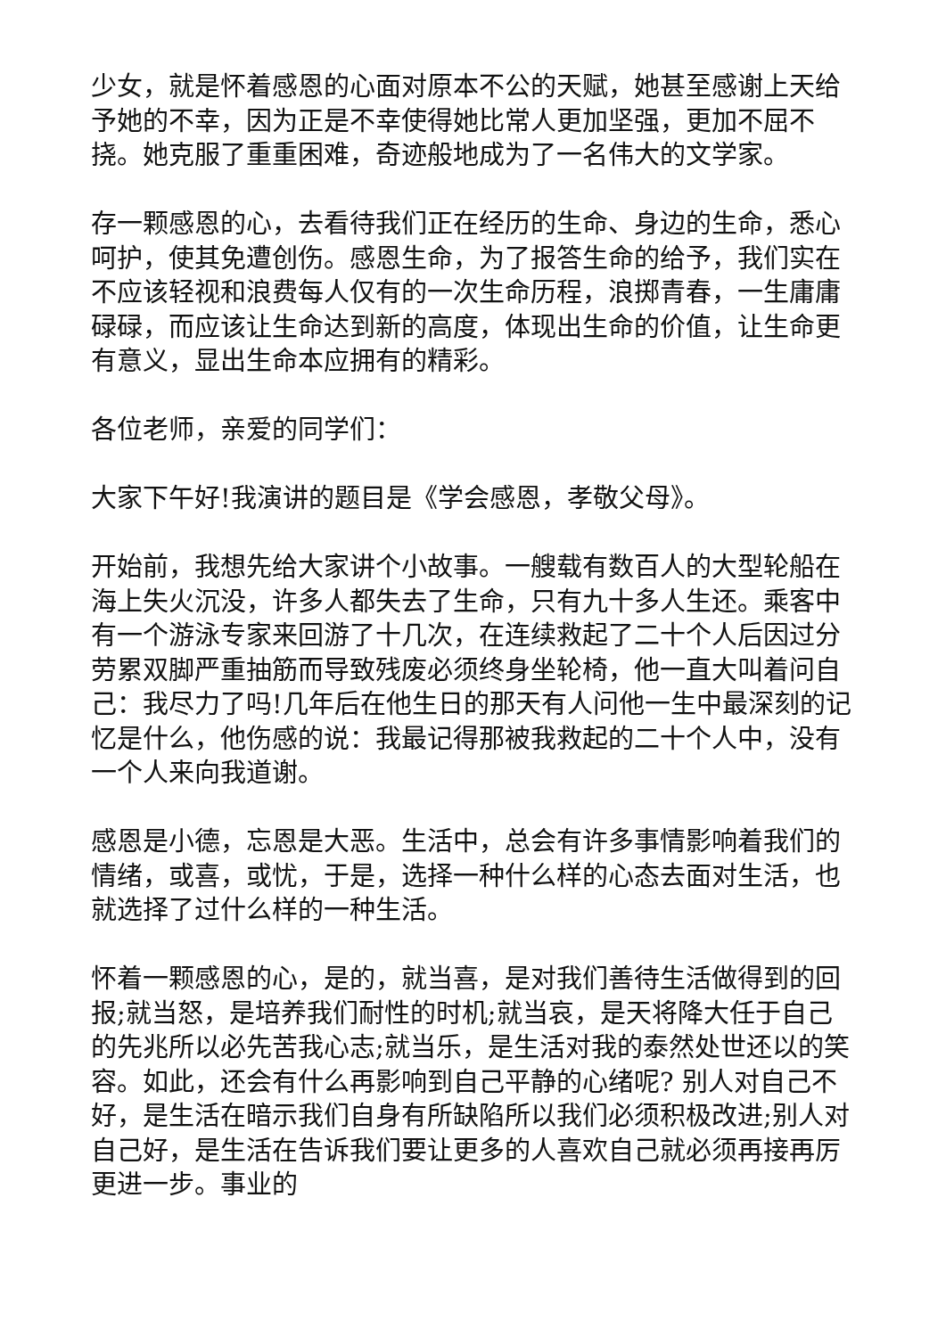少女，就是怀着感恩的心面对原本不公的天赋，她甚至感谢上天给予她的不幸，因为正是不幸使得她比常人更加坚强，更加不屈不挠。她克服了重重困难，奇迹般地成为了一名伟大的文学家。
存一颗感恩的心，去看待我们正在经历的生命、身边的生命，悉心呵护，使其免遭创伤。感恩生命，为了报答生命的给予，我们实在不应该轻视和浪费每人仅有的一次生命历程，浪掷青春，一生庸庸碌碌，而应该让生命达到新的高度，体现出生命的价值，让生命更有意义，显出生命本应拥有的精彩。
各位老师，亲爱的同学们：
大家下午好!我演讲的题目是《学会感恩，孝敬父母》。
开始前，我想先给大家讲个小故事。一艘载有数百人的大型轮船在海上失火沉没，许多人都失去了生命，只有九十多人生还。乘客中有一个游泳专家来回游了十几次，在连续救起了二十个人后因过分劳累双脚严重抽筋而导致残废必须终身坐轮椅，他一直大叫着问自己：我尽力了吗!几年后在他生日的那天有人问他一生中最深刻的记忆是什么，他伤感的说：我最记得那被我救起的二十个人中，没有一个人来向我道谢。
感恩是小德，忘恩是大恶。生活中，总会有许多事情影响着我们的情绪，或喜，或忧，于是，选择一种什么样的心态去面对生活，也就选择了过什么样的一种生活。
怀着一颗感恩的心，是的，就当喜，是对我们善待生活做得到的回报;就当怒，是培养我们耐性的时机;就当哀，是天将降大任于自己的先兆所以必先苦我心志;就当乐，是生活对我的泰然处世还以的笑容。如此，还会有什么再影响到自己平静的心绪呢? 别人对自己不好，是生活在暗示我们自身有所缺陷所以我们必须积极改进;别人对自己好，是生活在告诉我们要让更多的人喜欢自己就必须再接再厉更进一步。事业的